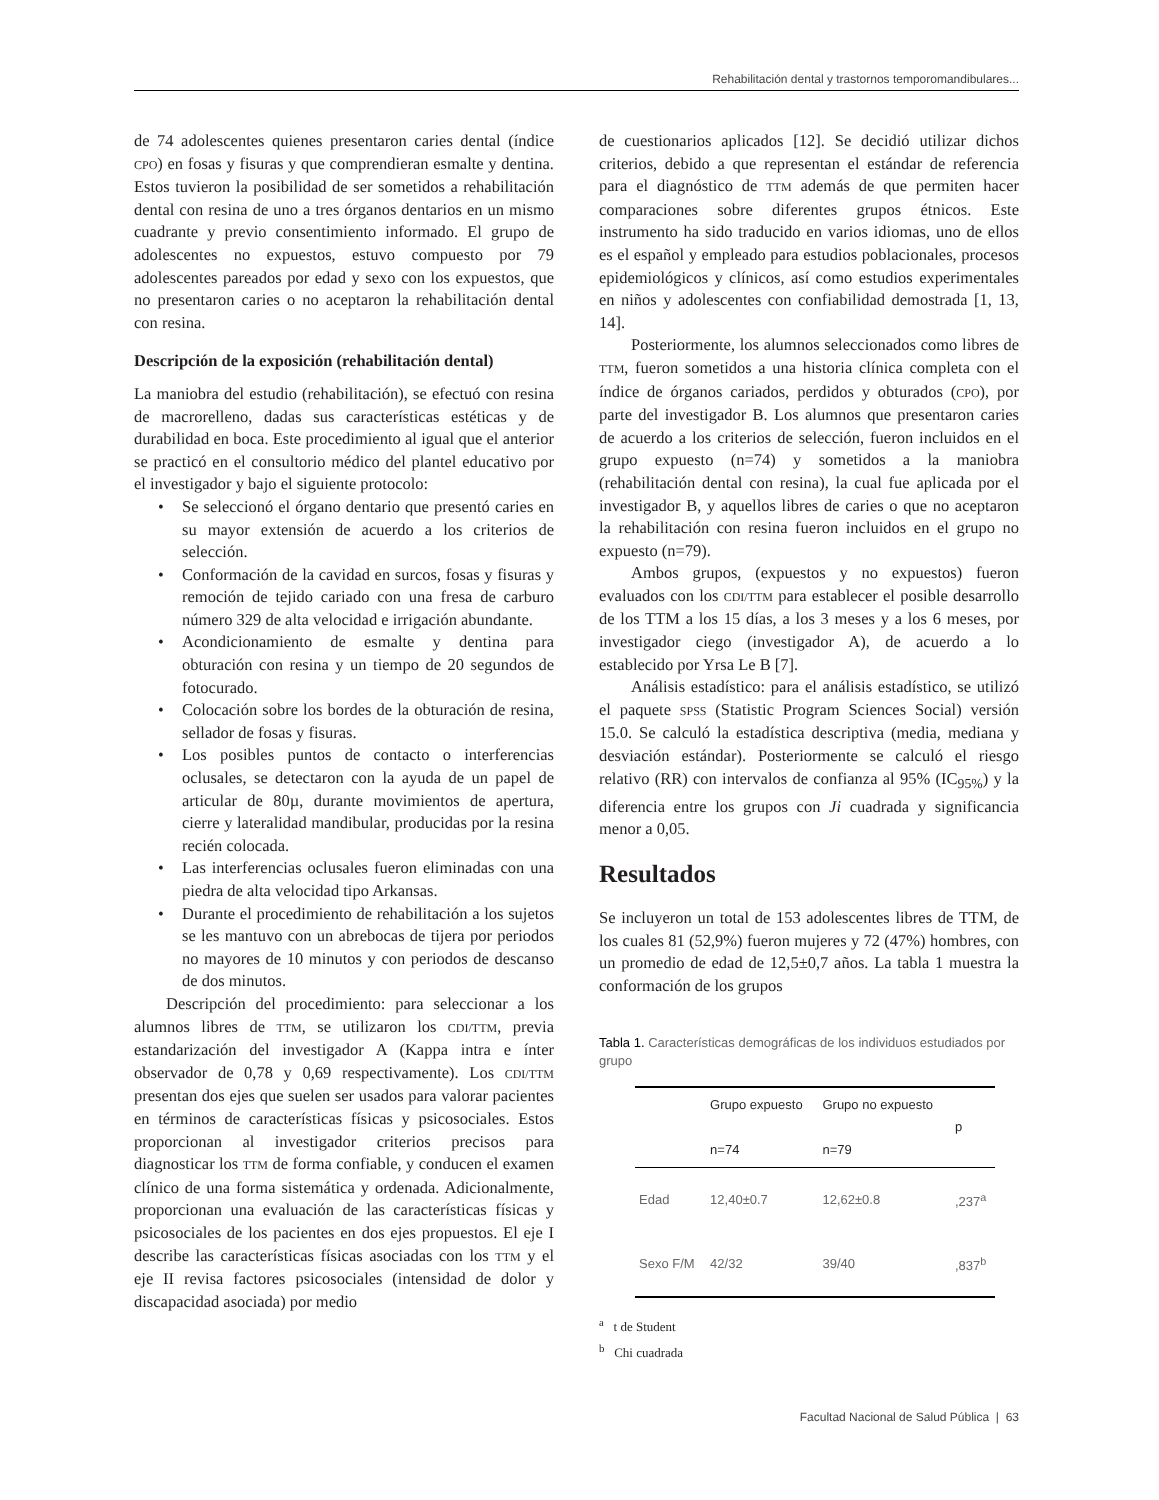Rehabilitación dental y trastornos temporomandibulares...
de 74 adolescentes quienes presentaron caries dental (índice CPO) en fosas y fisuras y que comprendieran esmalte y dentina. Estos tuvieron la posibilidad de ser sometidos a rehabilitación dental con resina de uno a tres órganos dentarios en un mismo cuadrante y previo consentimiento informado. El grupo de adolescentes no expuestos, estuvo compuesto por 79 adolescentes pareados por edad y sexo con los expuestos, que no presentaron caries o no aceptaron la rehabilitación dental con resina.
Descripción de la exposición (rehabilitación dental)
La maniobra del estudio (rehabilitación), se efectuó con resina de macrorelleno, dadas sus características estéticas y de durabilidad en boca. Este procedimiento al igual que el anterior se practicó en el consultorio médico del plantel educativo por el investigador y bajo el siguiente protocolo:
• Se seleccionó el órgano dentario que presentó caries en su mayor extensión de acuerdo a los criterios de selección.
• Conformación de la cavidad en surcos, fosas y fisuras y remoción de tejido cariado con una fresa de carburo número 329 de alta velocidad e irrigación abundante.
• Acondicionamiento de esmalte y dentina para obturación con resina y un tiempo de 20 segundos de fotocurado.
• Colocación sobre los bordes de la obturación de resina, sellador de fosas y fisuras.
• Los posibles puntos de contacto o interferencias oclusales, se detectaron con la ayuda de un papel de articular de 80µ, durante movimientos de apertura, cierre y lateralidad mandibular, producidas por la resina recién colocada.
• Las interferencias oclusales fueron eliminadas con una piedra de alta velocidad tipo Arkansas.
• Durante el procedimiento de rehabilitación a los sujetos se les mantuvo con un abrebocas de tijera por periodos no mayores de 10 minutos y con periodos de descanso de dos minutos.
Descripción del procedimiento: para seleccionar a los alumnos libres de TTM, se utilizaron los CDI/TTM, previa estandarización del investigador A (Kappa intra e ínter observador de 0,78 y 0,69 respectivamente). Los CDI/TTM presentan dos ejes que suelen ser usados para valorar pacientes en términos de características físicas y psicosociales. Estos proporcionan al investigador criterios precisos para diagnosticar los TTM de forma confiable, y conducen el examen clínico de una forma sistemática y ordenada. Adicionalmente, proporcionan una evaluación de las características físicas y psicosociales de los pacientes en dos ejes propuestos. El eje I describe las características físicas asociadas con los TTM y el eje II revisa factores psicosociales (intensidad de dolor y discapacidad asociada) por medio
de cuestionarios aplicados [12]. Se decidió utilizar dichos criterios, debido a que representan el estándar de referencia para el diagnóstico de TTM además de que permiten hacer comparaciones sobre diferentes grupos étnicos. Este instrumento ha sido traducido en varios idiomas, uno de ellos es el español y empleado para estudios poblacionales, procesos epidemiológicos y clínicos, así como estudios experimentales en niños y adolescentes con confiabilidad demostrada [1, 13, 14].
Posteriormente, los alumnos seleccionados como libres de TTM, fueron sometidos a una historia clínica completa con el índice de órganos cariados, perdidos y obturados (CPO), por parte del investigador B. Los alumnos que presentaron caries de acuerdo a los criterios de selección, fueron incluidos en el grupo expuesto (n=74) y sometidos a la maniobra (rehabilitación dental con resina), la cual fue aplicada por el investigador B, y aquellos libres de caries o que no aceptaron la rehabilitación con resina fueron incluidos en el grupo no expuesto (n=79).
Ambos grupos, (expuestos y no expuestos) fueron evaluados con los CDI/TTM para establecer el posible desarrollo de los TTM a los 15 días, a los 3 meses y a los 6 meses, por investigador ciego (investigador A), de acuerdo a lo establecido por Yrsa Le B [7].
Análisis estadístico: para el análisis estadístico, se utilizó el paquete SPSS (Statistic Program Sciences Social) versión 15.0. Se calculó la estadística descriptiva (media, mediana y desviación estándar). Posteriormente se calculó el riesgo relativo (RR) con intervalos de confianza al 95% (IC<sub>95%</sub>) y la diferencia entre los grupos con Ji cuadrada y significancia menor a 0,05.
Resultados
Se incluyeron un total de 153 adolescentes libres de TTM, de los cuales 81 (52,9%) fueron mujeres y 72 (47%) hombres, con un promedio de edad de 12,5±0,7 años. La tabla 1 muestra la conformación de los grupos
Tabla 1. Características demográficas de los individuos estudiados por grupo
| | Grupo expuesto n=74 | Grupo no expuesto n=79 | p |
| --- | --- | --- | --- |
| Edad | 12,40±0.7 | 12,62±0.8 | ,237<sup>a</sup> |
| Sexo F/M | 42/32 | 39/40 | ,837<sup>b</sup> |
<sup>a</sup> t de Student
<sup>b</sup> Chi cuadrada
Facultad Nacional de Salud Pública | 63